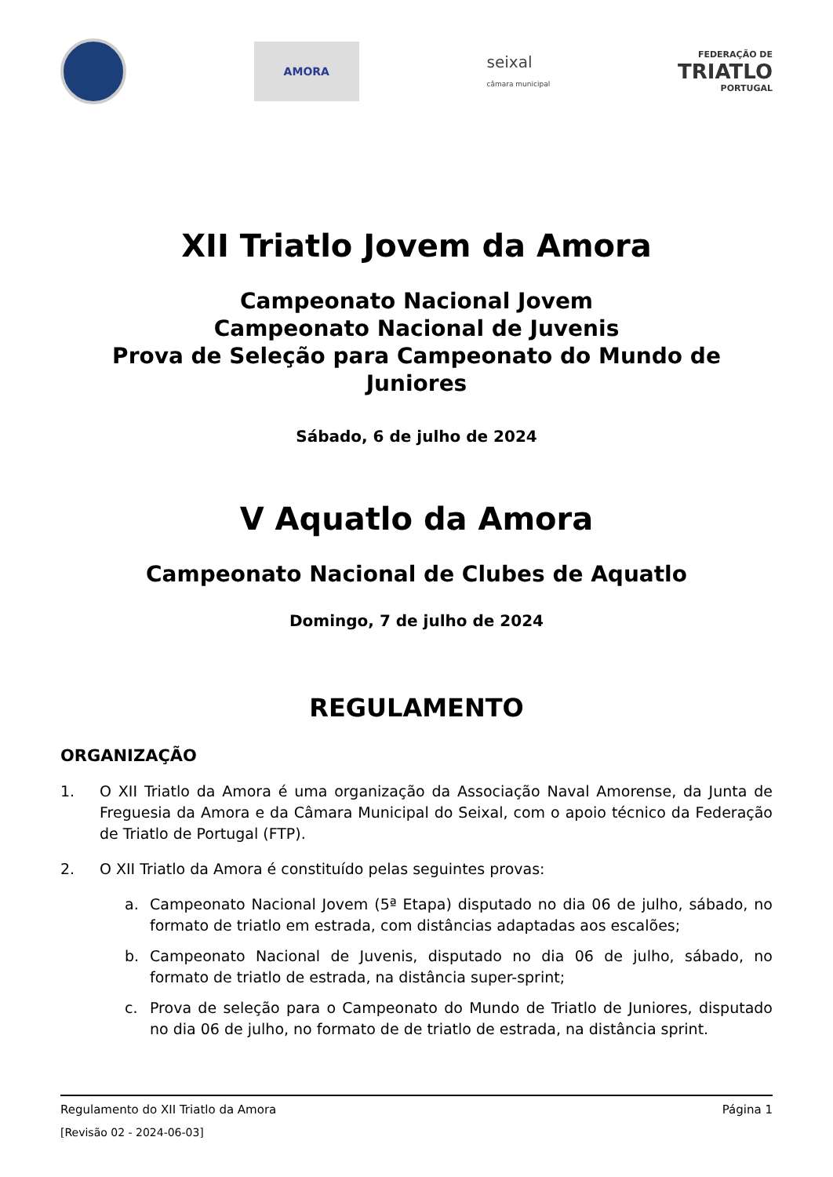AMORA
seixal
câmara municipal
FEDERAÇÃO DE
TRIATLO
PORTUGAL
XII Triatlo Jovem da Amora
Campeonato Nacional Jovem
Campeonato Nacional de Juvenis
Prova de Seleção para Campeonato do Mundo de Juniores
Sábado, 6 de julho de 2024
V Aquatlo da Amora
Campeonato Nacional de Clubes de Aquatlo
Domingo, 7 de julho de 2024
REGULAMENTO
ORGANIZAÇÃO
1. O XII Triatlo da Amora é uma organização da Associação Naval Amorense, da Junta de Freguesia da Amora e da Câmara Municipal do Seixal, com o apoio técnico da Federação de Triatlo de Portugal (FTP).
2. O XII Triatlo da Amora é constituído pelas seguintes provas:
a. Campeonato Nacional Jovem (5ª Etapa) disputado no dia 06 de julho, sábado, no formato de triatlo em estrada, com distâncias adaptadas aos escalões;
b. Campeonato Nacional de Juvenis, disputado no dia 06 de julho, sábado, no formato de triatlo de estrada, na distância super-sprint;
c. Prova de seleção para o Campeonato do Mundo de Triatlo de Juniores, disputado no dia 06 de julho, no formato de de triatlo de estrada, na distância sprint.
Regulamento do XII Triatlo da Amora Página 1
[Revisão 02 - 2024-06-03]